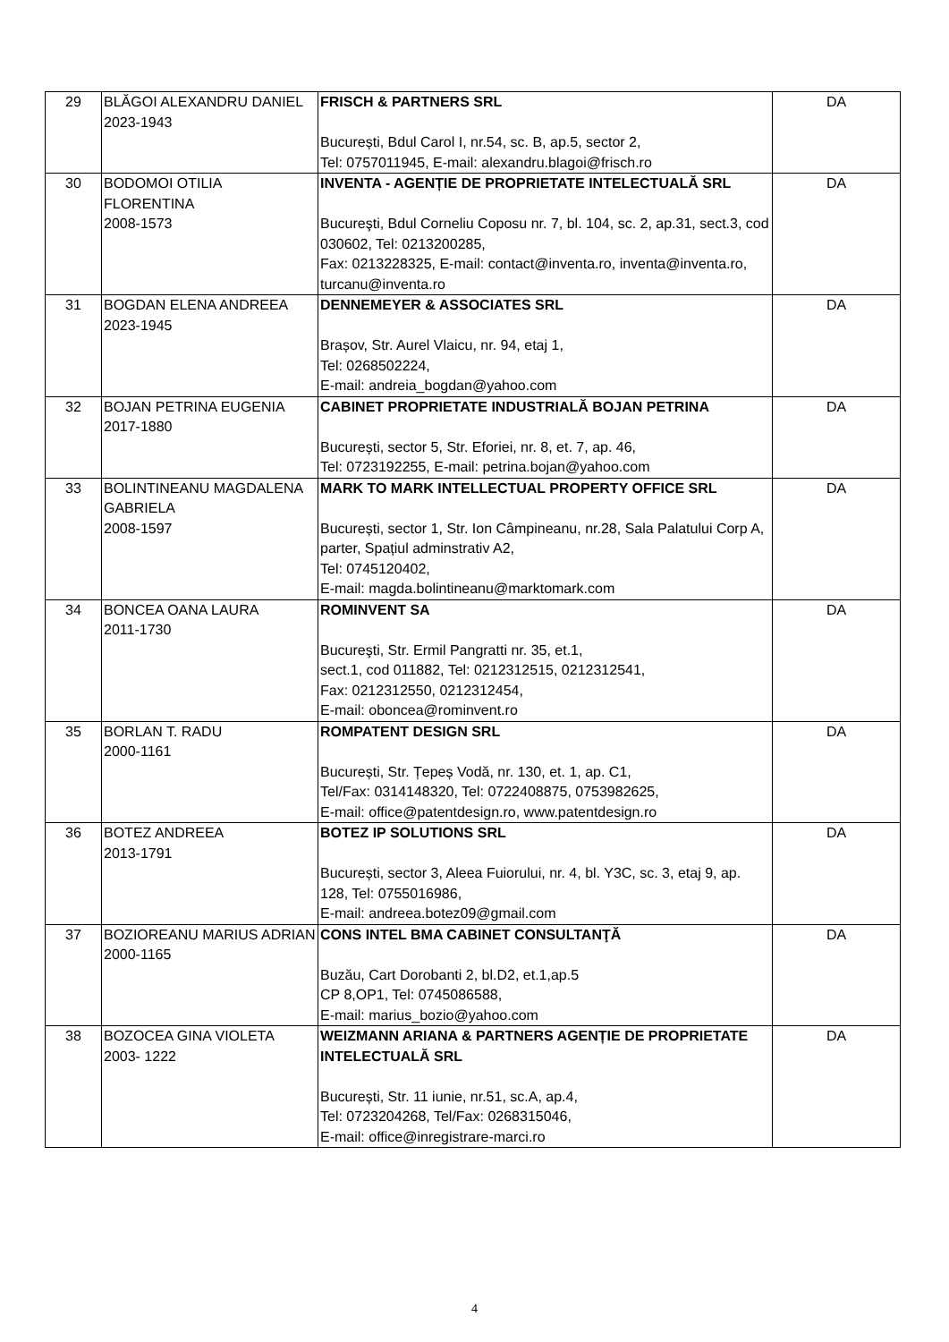| 29 | BLĂGOI ALEXANDRU DANIEL 2023-1943 | FRISCH & PARTNERS SRL București, Bdul Carol I, nr.54, sc. B, ap.5, sector 2, Tel: 0757011945, E-mail: alexandru.blagoi@frisch.ro | DA |
| 30 | BODOMOI OTILIA FLORENTINA 2008-1573 | INVENTA - AGENȚIE DE PROPRIETATE INTELECTUALĂ SRL Bucureşti, Bdul Corneliu Coposu nr. 7, bl. 104, sc. 2, ap.31, sect.3, cod 030602, Tel: 0213200285, Fax: 0213228325, E-mail: contact@inventa.ro, inventa@inventa.ro, turcanu@inventa.ro | DA |
| 31 | BOGDAN ELENA ANDREEA 2023-1945 | DENNEMEYER & ASSOCIATES SRL Brașov, Str. Aurel Vlaicu, nr. 94, etaj 1, Tel: 0268502224, E-mail: andreia_bogdan@yahoo.com | DA |
| 32 | BOJAN PETRINA EUGENIA 2017-1880 | CABINET PROPRIETATE INDUSTRIALĂ BOJAN PETRINA București, sector 5, Str. Eforiei, nr. 8, et. 7, ap. 46, Tel: 0723192255, E-mail: petrina.bojan@yahoo.com | DA |
| 33 | BOLINTINEANU MAGDALENA GABRIELA 2008-1597 | MARK TO MARK INTELLECTUAL PROPERTY OFFICE SRL București, sector 1, Str. Ion Câmpineanu, nr.28, Sala Palatului Corp A, parter, Spațiul adminstrativ A2, Tel: 0745120402, E-mail: magda.bolintineanu@marktomark.com | DA |
| 34 | BONCEA OANA LAURA 2011-1730 | ROMINVENT SA Bucureşti, Str. Ermil Pangratti nr. 35, et.1, sect.1, cod 011882, Tel: 0212312515, 0212312541, Fax: 0212312550, 0212312454, E-mail: oboncea@rominvent.ro | DA |
| 35 | BORLAN T. RADU 2000-1161 | ROMPATENT DESIGN SRL București, Str. Țepeș Vodă, nr. 130, et. 1, ap. C1, Tel/Fax: 0314148320, Tel: 0722408875, 0753982625, E-mail: office@patentdesign.ro, www.patentdesign.ro | DA |
| 36 | BOTEZ ANDREEA 2013-1791 | BOTEZ IP SOLUTIONS SRL București, sector 3, Aleea Fuiorului, nr. 4, bl. Y3C, sc. 3, etaj 9, ap. 128, Tel: 0755016986, E-mail: andreea.botez09@gmail.com | DA |
| 37 | BOZIOREANU MARIUS ADRIAN 2000-1165 | CONS INTEL BMA CABINET CONSULTANŢĂ Buzău, Cart Dorobanti 2, bl.D2, et.1,ap.5 CP 8,OP1, Tel: 0745086588, E-mail: marius_bozio@yahoo.com | DA |
| 38 | BOZOCEA GINA VIOLETA 2003- 1222 | WEIZMANN ARIANA & PARTNERS AGENȚIE DE PROPRIETATE INTELECTUALĂ SRL București, Str. 11 iunie, nr.51, sc.A, ap.4, Tel: 0723204268, Tel/Fax: 0268315046, E-mail: office@inregistrare-marci.ro | DA |
4